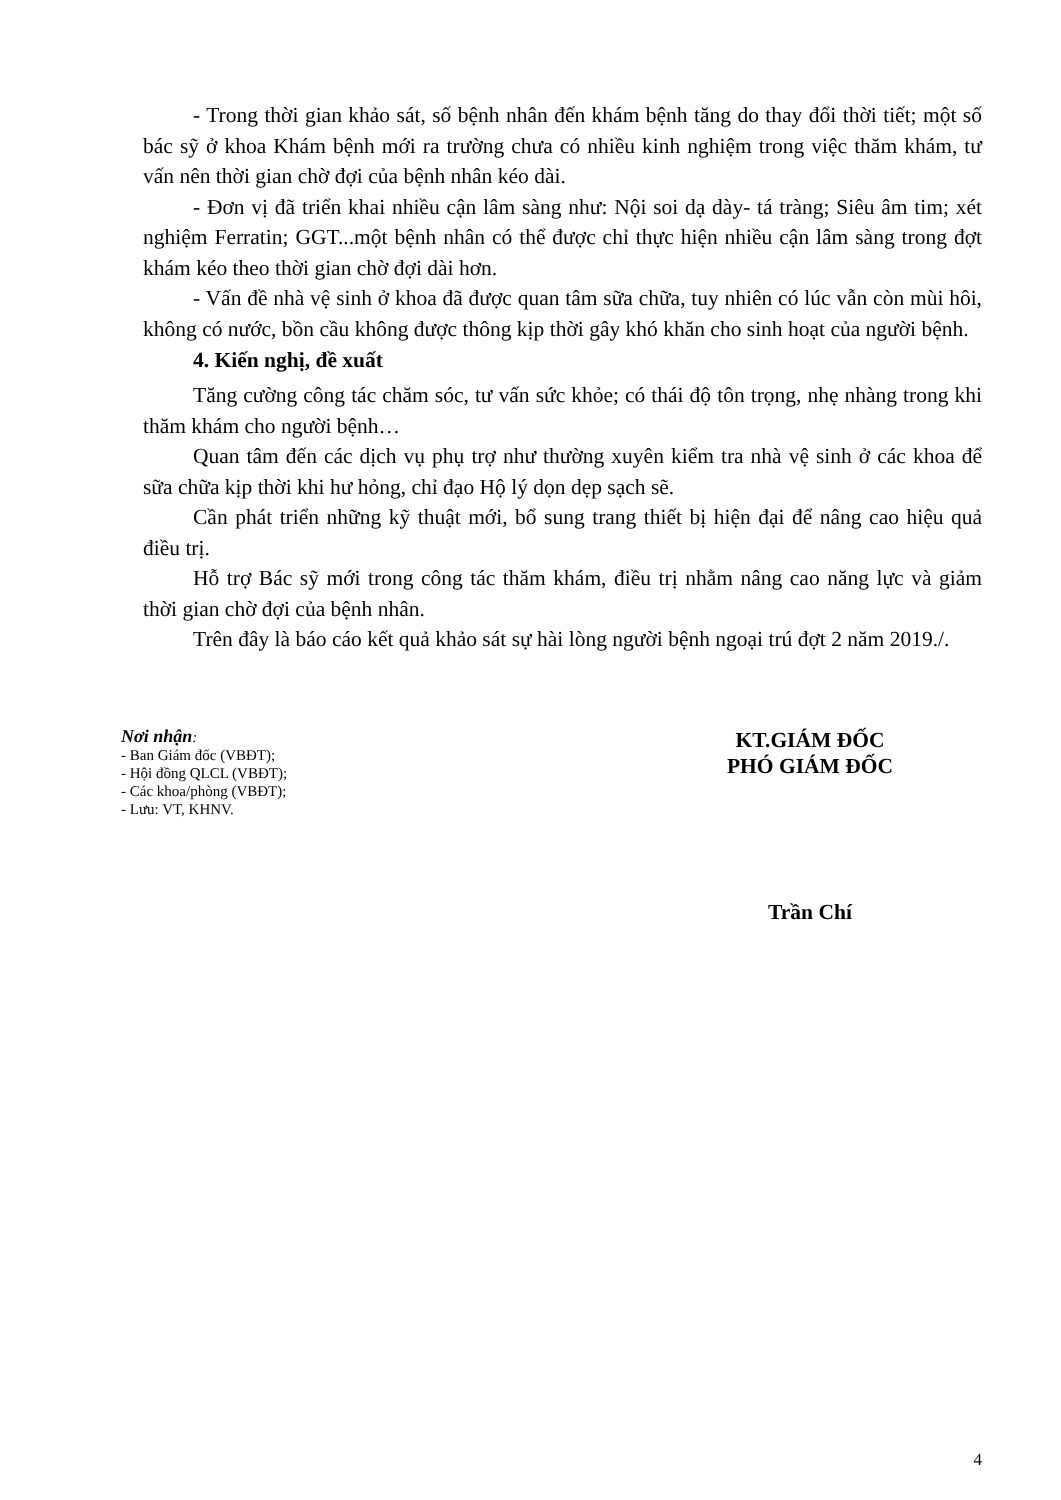- Trong thời gian khảo sát, số bệnh nhân đến khám bệnh tăng do thay đổi thời tiết; một số bác sỹ ở khoa Khám bệnh mới ra trường chưa có nhiều kinh nghiệm trong việc thăm khám, tư vấn nên thời gian chờ đợi của bệnh nhân kéo dài.
- Đơn vị đã triển khai nhiều cận lâm sàng như: Nội soi dạ dày- tá tràng; Siêu âm tim; xét nghiệm Ferratin; GGT...một bệnh nhân có thể được chỉ thực hiện nhiều cận lâm sàng trong đợt khám kéo theo thời gian chờ đợi dài hơn.
- Vấn đề nhà vệ sinh ở khoa đã được quan tâm sữa chữa, tuy nhiên có lúc vẫn còn mùi hôi, không có nước, bồn cầu không được thông kịp thời gây khó khăn cho sinh hoạt của người bệnh.
4. Kiến nghị, đề xuất
Tăng cường công tác chăm sóc, tư vấn sức khỏe; có thái độ tôn trọng, nhẹ nhàng trong khi thăm khám cho người bệnh…
Quan tâm đến các dịch vụ phụ trợ như thường xuyên kiểm tra nhà vệ sinh ở các khoa để sữa chữa kịp thời khi hư hỏng, chỉ đạo Hộ lý dọn dẹp sạch sẽ.
Cần phát triển những kỹ thuật mới, bổ sung trang thiết bị hiện đại để nâng cao hiệu quả điều trị.
Hỗ trợ Bác sỹ mới trong công tác thăm khám, điều trị nhằm nâng cao năng lực và giảm thời gian chờ đợi của bệnh nhân.
Trên đây là báo cáo kết quả khảo sát sự hài lòng người bệnh ngoại trú đợt 2 năm 2019./.
Nơi nhận:
- Ban Giám đốc (VBĐT);
- Hội đồng QLCL (VBĐT);
- Các khoa/phòng (VBĐT);
- Lưu: VT, KHNV.
KT.GIÁM ĐỐC
PHÓ GIÁM ĐỐC
Trần Chí
4